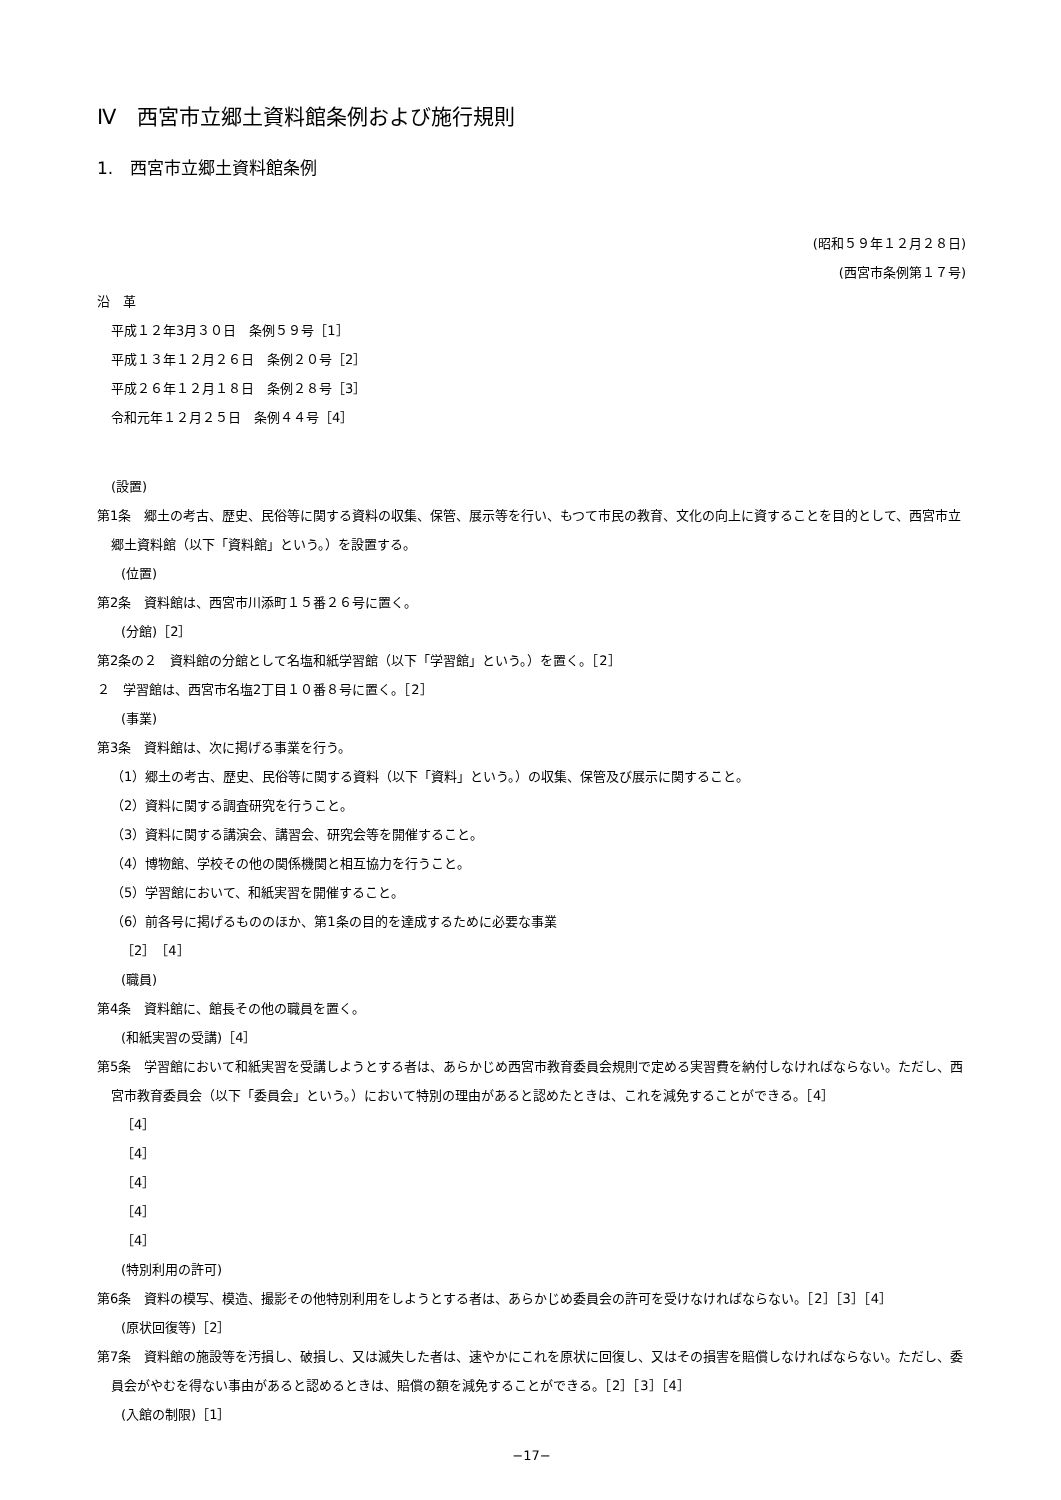Ⅳ　西宮市立郷土資料館条例および施行規則
1.　西宮市立郷土資料館条例
(昭和５９年１２月２８日)
(西宮市条例第１７号)
沿　革
平成１２年3月３０日　条例５９号［1］
平成１３年１２月２６日　条例２０号［2］
平成２６年１２月１８日　条例２８号［3］
令和元年１２月２５日　条例４４号［4］
(設置)
第1条　郷土の考古、歴史、民俗等に関する資料の収集、保管、展示等を行い、もつて市民の教育、文化の向上に資することを目的として、西宮市立郷土資料館（以下「資料館」という。）を設置する。
(位置)
第2条　資料館は、西宮市川添町１５番２６号に置く。
(分館)［2］
第2条の２　資料館の分館として名塩和紙学習館（以下「学習館」という。）を置く。［2］
２　学習館は、西宮市名塩2丁目１０番８号に置く。［2］
(事業)
第3条　資料館は、次に掲げる事業を行う。
（1）郷土の考古、歴史、民俗等に関する資料（以下「資料」という。）の収集、保管及び展示に関すること。
（2）資料に関する調査研究を行うこと。
（3）資料に関する講演会、講習会、研究会等を開催すること。
（4）博物館、学校その他の関係機関と相互協力を行うこと。
（5）学習館において、和紙実習を開催すること。
（6）前各号に掲げるもののほか、第1条の目的を達成するために必要な事業
［2］［4］
(職員)
第4条　資料館に、館長その他の職員を置く。
(和紙実習の受講)［4］
第5条　学習館において和紙実習を受講しようとする者は、あらかじめ西宮市教育委員会規則で定める実習費を納付しなければならない。ただし、西宮市教育委員会（以下「委員会」という。）において特別の理由があると認めたときは、これを減免することができる。［4］
［4］
［4］
［4］
［4］
［4］
(特別利用の許可)
第6条　資料の模写、模造、撮影その他特別利用をしようとする者は、あらかじめ委員会の許可を受けなければならない。［2］［3］［4］
(原状回復等)［2］
第7条　資料館の施設等を汚損し、破損し、又は滅失した者は、速やかにこれを原状に回復し、又はその損害を賠償しなければならない。ただし、委員会がやむを得ない事由があると認めるときは、賠償の額を減免することができる。［2］［3］［4］
(入館の制限)［1］
−17−